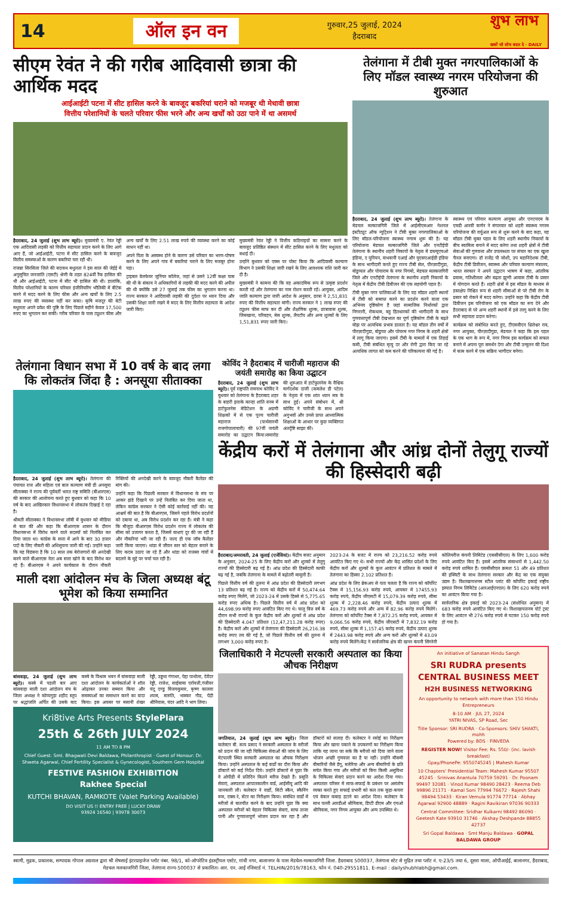14 ऑल इन वन गुरुवार,25 जुलाई, 2024
हैदराबाद शुभ लाभ
खबरें जो सोच बदल दे · DAILY
सीएम रेवंत ने की गरीब आदिवासी छात्रा की आर्थिक मदद
आईआईटी पटना में सीट हासिल करने के बावजूद बकरियां चराने को मजबूर थी मेधावी छात्रा
वित्तीय परेशानियों के चलते परिवार फीस भरने और अन्य खर्चों को उठा पाने में था असमर्थ
हैदराबाद, 24 जुलाई (शुभ लाभ ब्यूरो)। मुख्यमंत्री ए. रेवंत रेड्डी एक आदिवासी लड़की को वित्तीय सहायता प्रदान करने के लिए आगे आए हैं, जो आईआईटी, पटना में सीट हासिल करने के बावजूद वित्तीय समस्याओं के कारण बकरियां चरा रही थी।
राजन्ना सिरसिला जिले की बदावथ मधुलता ने इस साल की जेईई में अनुसूचित जनजाति (एसटी) श्रेणी के तहत 824वीं रैंक हासिल की थी और आईआईटी, पटना में सीट भी हासिल की थी। हालांकि, वित्तीय परेशानियों के कारण परिवार इंजीनियरिंग भौतिकी में बीटेक करने में मदद करने के लिए फीस और अन्य खर्चों के लिए 2.5 लाख रुपए की व्यवस्था नहीं कर सका। कृषि मजदूर की बेटी मधुलता अपने प्रवेश की पुष्टि के लिए पिछले महीने केवल 17,500 रुपए का भुगतान कर सकीं। गरीब परिवार के पास ट्यूशन फीस और अन्य खर्चों के लिए 2.51 लाख रुपये की व्यवस्था करने का कोई साधन नहीं था।
अपने पिता के अस्वस्थ होने के कारण उसे परिवार का भरण-पोषण करने के लिए अपने गांव में बकरियां चराने के लिए मजबूर होना पड़ा।
ट्राइबल वेलफेयर जूनियर कॉलेज, जहां से उसने 12वीं कक्षा पास की थी के संकाय ने अधिकारियों से लड़की की मदद करने की अपील की थी क्योंकि उसे 27 जुलाई तक फीस का भुगतान करना था। राज्य सरकार ने आदिवासी लड़की की दुर्दशा पर ध्यान दिया और उसकी शिक्षा जारी रखने में मदद के लिए वित्तीय सहायता के आदेश जारी किए।
मुख्यमंत्री रेवंत रेड्डी ने वित्तीय कठिनाइयों का सामना करने के बावजूद प्रतिष्ठित संस्थान में सीट हासिल करने के लिए मधुलता को बधाई दी।
उन्होंने बुधवार को एक्स पर पोस्ट किया कि आदिवासी कल्याण विभाग ने उसकी शिक्षा जारी रखने के लिए आवश्यक राशि जारी कर दी है।
मुख्यमंत्री ने कामना की कि वह अकादमिक रूप से उत्कृष्ट प्रदर्शन करती रहें और तेलंगाना का नाम रोशन करती रहें। आयुक्त, आदिम जाति कल्याण द्वारा जारी आदेश के अनुसार, छात्रा ने 2,51,831 रुपए की वित्तीय सहायता मांगी। राज्य सरकार ने 1 लाख रुपए की ट्यूशन फीस माफ कर दी और शैक्षणिक शुल्क, छात्रावास शुल्क, जिमखाना, परिवहन, मेस शुल्क, लैपटॉप और अन्य शुल्कों के लिए 1,51,831 रुपए जारी किए।
तेलंगाना में टीबी मुक्त नगरपालिकाओं के लिए मॉडल स्वास्थ्य नगरम परियोजना की शुरुआत
हैदराबाद, 24 जुलाई (शुभ लाभ ब्यूरो)। तेलंगाना के मेडचल मल्काजगिरी जिले में आईसीएमआर नेशनल इंस्टीट्यूट ऑफ न्यूट्रिशन ने टीबी मुक्त नगरपालिकाओं के लिए मॉडल-परियोजना स्वास्थ्य नगरम शुरू की है। यह परियोजना मेडचल मल्काजगिरी जिले और एनटीईपी तेलंगाना के स्थानीय शहरी निकायों के नेतृत्व में डब्ल्यूएचओ इंडिया, द यूनियन, वाधवानी एआई और यूएसएआईडी इंडिया के साथ भागीदारी करते हुए राज्य टीबी सेल, पीरज़ादीगुडा, बोडुप्पल और पोचाराम के नगर निगमों, मेडचल मलकजगिरी जिले और एनटीईपी तेलंगाना के स्थानीय शहरी निकायों के नेतृत्व में केंद्रीय टीबी डिवीजन की एक सहयोगी पहल है।
टीबी मुक्त नगर पालिकाओं के लिए यह मॉडल शहरी स्थानों में टीबी को समाप्त करने का प्रदर्शन करने वाला एक अभिनव दृष्टिकोण है जहां सामाजिक निर्धारकों द्वारा निगरानी, रोकथाम, बहु हितधारकों की भागीदारी के साथ गुणवत्तापूर्ण टीबी देखभाल का पूर्ण दृष्टिकोण टीबी के बढ़ते बोझ पर अत्यधिक प्रभाव डालता है। यह मॉडल तीन वर्षों में पीरज़ादीगुडा, बोडुप्पा और पोचरम नगर निगम के शहरी क्षेत्रों में लागू किया जाएगा। इसमें टीबी के मामलों में एक तिहाई कमी, टीबी संबंधित मृत्यु दर और रोगी द्वारा किए जा रहे अत्यधिक लागत को कम करने की परिकल्पना की गई है।
स्वास्थ्य एवं परिवार कल्याण आयुक्त और एनएचएम के एमडी आरवी कर्णन ने मंगलवार को शहरी स्वास्थ्य नगरम परियोजना की वर्चुअल रूप से शुरू करने के बाद कहा, यह मॉडल टीबी मुक्त पहल के लिए शहरी स्थानीय निकायों के बीच स्वामित्व बनाने में मदद करेगा तथा शहरी क्षेत्रों में टीबी सेवाओं की गुणवत्ता और उपलब्धता पर संचार का एक खुला चैनल बनाएगा। डॉ राजेंद्र पी जोशी, उप महानिदेशक टीबी, केंद्रीय टीबी डिवीजन, स्वास्थ्य और परिवार कल्याण मंत्रालय, भारत सरकार ने अपने उद्घाटन भाषण में कहा, आंतरिक प्रवास, गतिशीलता और बढ़ता झुग्गी आवास टीबी के प्रसार में योगदान करते हैं। शहरी क्षेत्रों में इस मॉडल के माध्यम से हस्तक्षेप निश्चित रूप से शहरी सीमाओं से परे टीबी रोग के प्रसार को रोकने में मदद करेगा। उन्होंने कहा कि केंद्रीय टीबी डिवीजन इस परियोजना को एक मॉडल का रूप देने और हैदराबाद से परे अन्य शहरी स्थानों में इसे लागू करने के लिए सभी सहायता प्रदान करेगा।
कार्यक्रम को संबोधित करते हुए, टीएसवीएन थ्रिलेश्वर राव, नगर आयुक्त, पीरज़ादीगुडा, मेडचल ने कहा कि इस पहल के एक भाग के रूप में, नगर निगम इस कार्यक्रम को सफल बनाने में अपना पूरा समर्थन देगा और टीबी उन्मूलन की दिशा में काम करने में एक सक्रिय भागीदार बनेगा।
तेलंगाना विधान सभा में 10 वर्ष के बाद लगा कि लोकतंत्र जिंदा है : अनसूया सीताक्का
हैदराबाद, 24 जुलाई (शुभ लाभ ब्यूरो)। तेलंगाना की पंचायत राज और महिला एवं बाल कल्याण मंत्री डी अनसूया सीताक्का ने राज्य की पूर्ववर्ती भारत राष्ट्र समिति (बीआरएस) की सरकार की आलोचना करते हुए बुधवार को कहा कि 10 वर्ष के बाद आखिरकार विधानसभा में लोकतंत्र दिखाई दे रहा है।
श्रीमती सीताक्का ने विधानसभा लॉबी में बुधवार को मीडिया से बात की और कहा कि बीआरएस शासन के दौरान विधानसभा में विरोध करने वाले सदस्यों को निलंबित कर दिया जाता था। कांग्रेस के सत्ता में आने के बाद 30 हजार पदों के लिए नौकरी की अधिसूचना जारी की गई। उन्होंने कहा कि यह विडंबना है कि 10 साल तक बेरोजगारों की अनदेखी करने वाले बीआरएस नेता अब सत्ता खोने के बाद विरोध कर रहे हैं। बीआरएस ने अपने कार्यकाल के दौरान नौकरी रिक्तियों की अनदेखी करने के बावजूद नौकरी कैलेंडर की मांग की।
उन्होंने कहा कि पिछली सरकार में विधानसभा के मंच पर आकर झंडे दिखाने पर उन्हें निलंबित कर दिया जाता था, लेकिन कांग्रेस सरकार ने ऐसी कोई कार्रवाई नहीं की। यह आश्चर्य की बात है कि बीआरएस, जिसने पहले विरोध प्रदर्शनों को दबाया था, अब विरोध प्रदर्शन कर रहा है। मंत्री ने कहा कि मौजूदा बीआरएस विरोध प्रदर्शन राज्य में लोकतंत्र की सीमा को उजागर करता है, जिसमें बाधाएं दूर की जा रही हैं और नौकरियां भरी जा रही हैं। जल्द ही एक जॉब कैलेंडर जारी किया जाएगा। थांडा में जीवन स्तर को बेहतर बनाने के लिए कदम उठाए जा रहे हैं और थांडा को राजस्व गांवों में बदलने के मुद्दे पर चर्चा चल रही है।
माली दशा आंदोलन मंच के जिला अध्यक्ष बंटू भूमेश को किया सम्मानित
बांसवाड़ा, 24 जुलाई (शुभ लाभ ब्यूरो)। कस्बे में पहली बार आए बांसवाड़ा माली दशा आंदोलन मंच के जिला अध्यक्ष ने कोय्यगुड़ा शहीद स्तूप पर श्रद्धांजलि अर्पित की उसके बाद कस्बे के विश्राम भवन में बांसवाड़ा माली दशा आंदोलन के कार्यकर्ताओं ने शॉल ओढ़ाकर उनका सम्मान किया और समस्याओं का समाधान करने का वादा किया। इस अवसर पर मसानी शेखर रेड्डी, उड्डथा गंगाधर, पेद्दा पाथोला, देवेंदर रेड्डी, राजेश, साईबाबा एर्रावत्ती,गंजीवर चंदू दण्डु विजयकुमार, कृष्ण कालवा श्याम, मारुति, भास्कर गौड, पेंद्री श्रीनिवास, चंदर आदि ने भाग लिया।
Kri8tive Arts Presents StylePlara
25th & 26th JULY 2024
11 AM TO 8 PM
Chief Guest: Smt. Bhagwati Devi Baldawa, Philanthropist · Guest of Honour: Dr. Shweta Agarwal, Chief Fertility Specialist & Gynecologist, Southern Gem Hospital
FESTIVE FASHION EXHIBITION
Rakhee Special
KUTCHI BHAVAN, RAMKOTE (Valet Parking Available)
DO VISIT US !! ENTRY FREE | LUCKY DRAW
93924 16540 | 93978 30073
कोविंद ने हैदराबाद में चारीजी महाराज की जयंती समारोह का किया उद्घाटन
हैदराबाद, 24 जुलाई (शुभ लाभ ब्यूरो)। पूर्व राष्ट्रपति रामनाथ कोविंद ने बुधवार को तेलंगाना के हैदराबाद शहर के बाहरी इलाके कान्हा शांति वनम में हार्टफुलनेस मेडिटेशन के अग्रणी शिक्षकों में से एक पूज्य चारीजी महाराज (पार्थसारथी राजगोपालाचारी) की 97वीं जयंती समारोह का उद्घाटन किया।समारोह की शुरुआत में हार्टफुलनेस के वैश्विक मार्गदर्शक दाजी (कमलेश डी पटेल) के नेतृत्व में एक शांत ध्यान सत्र के साथ हुई। अपने संबोधन में, श्री कोविंद ने चारीजी के साथ अपने अनुभवों और उनसे प्राप्त आध्यात्मिक शिक्षाओं के आधार पर कुछ व्यक्तिगत अंतर्दृष्टि साझा कीं।
केंद्रीय करों में तेलंगाना और आंध्र दोनों तेलुगू राज्यों की हिस्सेदारी बढ़ी
हैदराबाद/अमरावती, 24 जुलाई (एजेंसियां)। केंद्रीय बजट अनुमान के अनुसार, 2024-25 के लिए केंद्रीय करों और शुल्कों में तेलुगु राज्यों की हिस्सेदारी बढ़ गई है। आंध्र प्रदेश की हिस्सेदारी काफी बढ़ गई है, जबकि तेलंगाना के मामले में बढ़ोतरी मामूली है।
पिछले वित्तीय वर्ष की तुलना में आंध्र प्रदेश की हिस्सेदारी लगभग 13 प्रतिशत बढ़ गई है। राज्य को केंद्रीय करों में 50,474.64 करोड़ रुपए मिलेंगे, जो 2023-24 में उसके हिस्से से 5,775.65 करोड़ रुपए अधिक है। पिछले वित्तीय वर्ष में आंध्र प्रदेश को 44,698.99 करोड़ रुपए आवंटित किए गए थे। चालू वित्त वर्ष के दौरान सभी राज्यों के कुल केंद्रीय करों और शुल्कों में आंध्र प्रदेश की हिस्सेदारी 4.047 प्रतिशत (12,47,211.28 करोड़ रुपए) है। केंद्रीय करों और शुल्कों में तेलंगाना की हिस्सेदारी 26,216.38 करोड़ रुपए तय की गई है, जो पिछले वित्तीय वर्ष की तुलना में लगभग 3,000 करोड़ रुपए है।
2023-24 के बजट में राज्य को 23,216.52 करोड़ रुपये आवंटित किए गए थे। सभी राज्यों और केंद्र शासित प्रदेशों के लिए केंद्रीय करों और शुल्कों के कुल आवंटन में प्रतिशत के मामले में तेलंगाना का हिस्सा 2.102 प्रतिशत है।
आंध्र प्रदेश के लिए ब्रेकअप से पता चलता है कि राज्य को कॉर्पोरेट टैक्स में 15,156.93 करोड़ रुपये, आयकर में 17455.93 करोड़ रुपये, केंद्रीय जीएसटी में 15,079.39 करोड़ रुपये, सीमा शुल्क में 2,228.46 करोड़ रुपये, केंद्रीय उत्पाद शुल्क में 469.73 करोड़ रुपये और अन्य में 82.96 करोड़ रुपये मिलेंगे। तेलंगाना को कॉर्पोरेट टैक्स में 7,872.25 करोड़ रुपये, आयकर में 9,066.56 करोड़ रुपये, केंद्रीय जीएसटी में 7,832.19 करोड़ रुपये, सीमा शुल्क में 1,157.45 करोड़ रुपये, केंद्रीय उत्पाद शुल्क में 2443.98 करोड़ रुपये और अन्य करों और शुल्कों में 43.09 करोड़ रुपये मिलेंगे।केंद्र ने सार्वजनिक क्षेत्र की खनन कंपनी सिंगरेनी कोलियरीज कंपनी लिमिटेड (एससीसीएल) के लिए 1,600 करोड़ रुपये आवंटित किए हैं। इसमें आंतरिक संसाधनों से 1,442.50 करोड़ रुपये शामिल हैं। एससीसीएल क्रमशः 51 और 49 प्रतिशत की इक्विटी के साथ तेलंगाना सरकार और केंद्र का एक संयुक्त उद्यम है। विशाखापत्तनम स्टील प्लांट की कॉर्पोरेट इकाई राष्ट्रीय इस्पात निगम लिमिटेड (आरआईएनएल) के लिए 620 करोड़ रुपये का आवंटन किया गया है।
सार्वजनिक क्षेत्र इकाई को 2023-24 (संशोधित अनुमान) में 683 करोड़ रुपये आवंटित किए गए थे। विशाखापत्तनम पोर्ट ट्रस्ट के लिए आवंटन भी 276 करोड़ रुपये से घटकर 150 करोड़ रुपये हो गया है।
जिलाधिकारी ने मेटपल्ली सरकारी अस्पताल का किया औचक निरीक्षण
जगतियाल, 24 जुलाई (शुभ लाभ ब्यूरो)। जिला कलेक्टर बी. सत्य प्रसाद ने सरकारी अस्पताल के मरीजों को प्रदान की जा रही चिकित्सा सेवाओं की जांच के लिए मेटपल्ली स्थित सरकारी अस्पताल का औचक निरीक्षण किया। उन्होंने अस्पताल के कई वार्डों का दौरा किया और डॉक्टरों को कई निर्देश दिये। उन्होंने डॉक्टरों से पूछा कि वे ओपीडी में प्रतिदिन कितने मरीज देखते हैं। प्रसूति सेवाएं, अस्पताल आपातकालीन वार्ड, आईसीयू आदि की जानकारी ली। कलेक्टर ने वार्डों, सिटी स्कैन, स्कैनिंग रूम, एक्स-रे, सेंटर का निरीक्षण किया। संबंधित वार्डों में मरीजों से बातचीत करने के बाद उन्होंने पूछा कि क्या अस्पताल मरीजों को बेहतर चिकित्सा सेवाएं, साफ ताजा पानी और गुणवत्तापूर्ण भोजन प्रदान कर रहा है और डॉक्टरों को सलाह दी। कलेक्टर ने रसोई का निरीक्षण किया और खाना पकाने के उपकरणों का निरीक्षण किया ताकि यह जाना जा सके कि मरीजों को दिया जाने वाला भोजन अच्छी गुणवत्ता का है या नहीं। उन्होंने मौसमी बीमारियों जैसे डेंगू, मलेरिया और अन्य बीमारियों के प्रति सचेत किया गया और मरीजों को बिना किसी असुविधा के चिकित्सा सेवाएं प्रदान करने का आदेश दिया गया। अस्पताल परिसर में साफ-सफाई के प्रबंधन पर असंतोष व्यक्त करते हुए सफाई प्रभारी को कल तक कूड़ा-कचरा एवं बेकार कबाड़ हटाने का आदेश दिया। कलेक्टर के साथ पल्ली आरडीओ श्रीनिवास, डिप्टी डीएम और एचओ श्रीनिवास, नगर निगम आयुक्त और अन्य उपस्थित थे।
An initiative of Sanatan Hindu Sangh
SRI RUDRA presents CENTRAL BUSINESS MEET
H2H BUSINESS NETWORKING
An opportunity to network with more than 150 Hindu Entrepreneurs
8-10 AM · JUL 27, 2024
YATRI NIVAS, SP Road, Sec
Title Sponsor: SRI RUDRA · Co-Sponsors: SHIV SHAKTI, mohh
Powered by: BDS · FINVEDA
REGISTER NOW! Visitor Fee: Rs. 550/- (inc. lavish breakfast)
Gpay/PhonePe: 9550745245 | Mahesh Kumar
10 Chapters' Presidential Team: Mahesh Kumar 95507 45245 · Srinivas Anantula 70759 59291 · Dr. Poonam 99497 32081 · Vinod Kumar 98490 28423 · Reema Deb 99896 21171 · Kamal Soni 77994 76672 · Rajesh Shahi 98494 53433 · Kiran Vemula 91774 77714 · Abhay Agarwal 92900 48889 · Ragini Ravikiran 97036 90333
Central Committee: Sridhar Kulkarni 98492 86090 · Geetesh Kate 93910 31746 · Akshay Deshpande 88855 42737
Sri Gopal Baldawa · Smt Manju Baldawa · GOPAL BALDAWA GROUP
स्वामी, मुद्रक, प्रकाशक, सम्पादक गोपाल अग्रवाल द्वारा श्री शेषसाई इंटरप्राइजेज प्लॉट नंबर. 98/1, को-ऑपरेटिव इंडस्ट्रीयल एस्टेट, गांधी नगर, बालानगर के पास मेडचेल-मल्काजगिरी जिला. हैदराबाद 500037, तेलंगाना स्टेट से मुद्रित तथा प्लॉट नं. ए-23/5 तथा 6, दूसरा माला, ओपीआईई, बालानगर, हैदराबाद, मेडचल मलकाजगिरी जिला, तेलंगाना राज्य-500037 से प्रकाशित। आर. एन. आई रजिस्टर्ड नं. TELHIN/2019/78163, फोन नं. 040-29551811. E-mail : dailyshubhlabh@gmail.com.